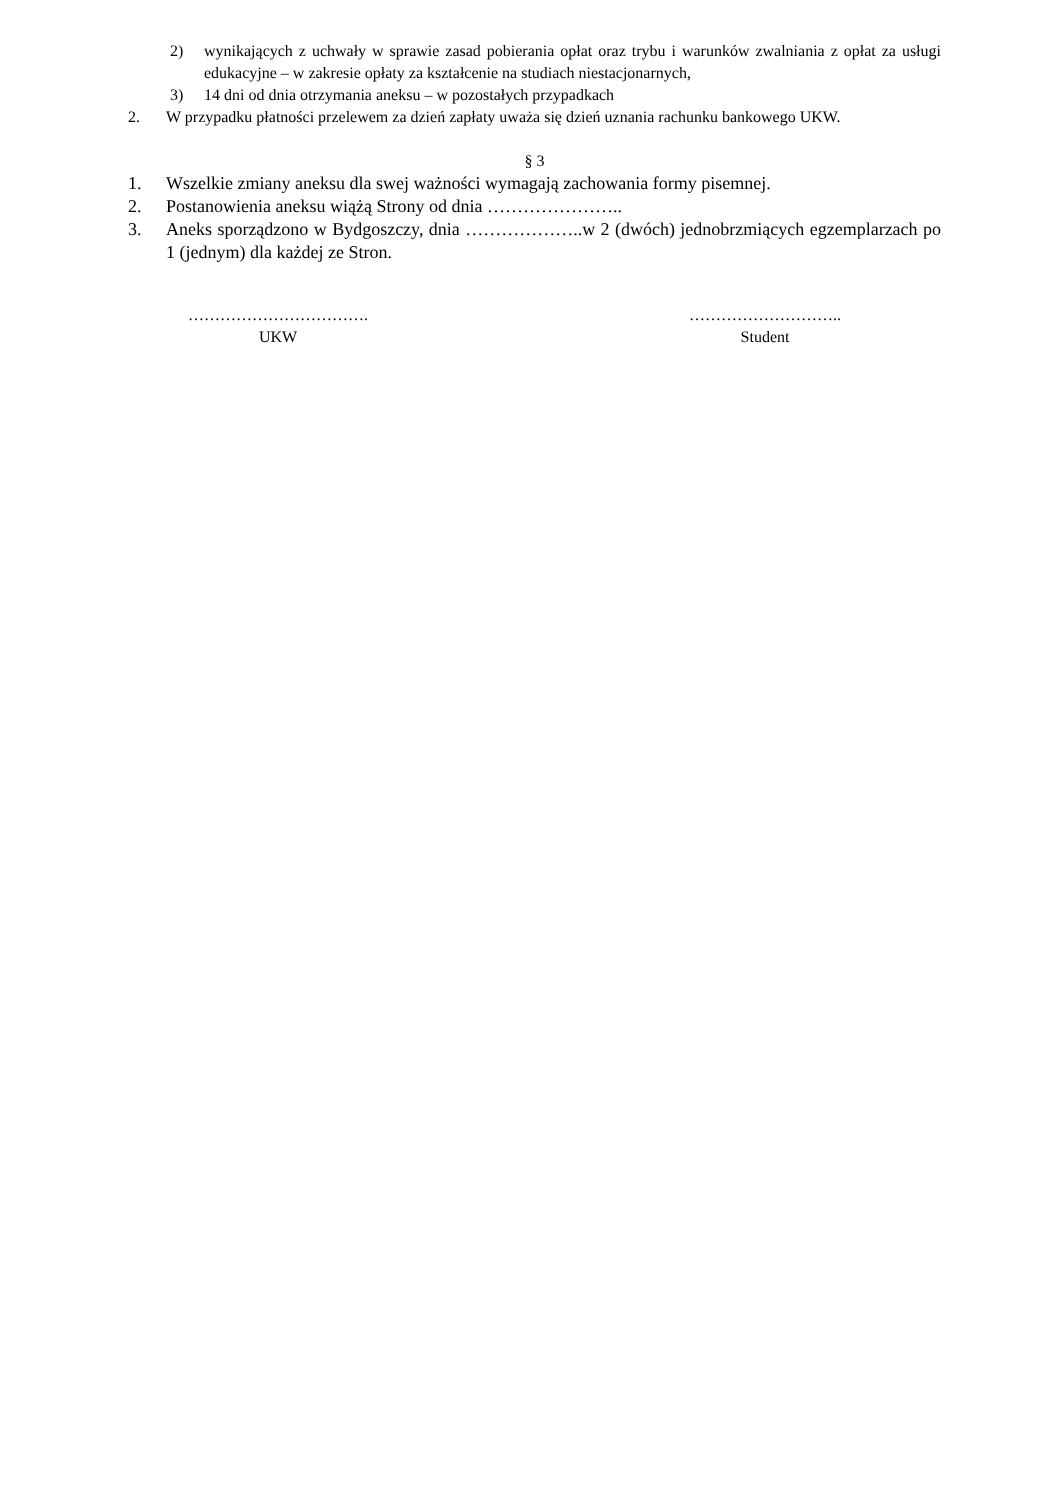2) wynikających z uchwały w sprawie zasad pobierania opłat oraz trybu i warunków zwalniania z opłat za usługi edukacyjne – w zakresie opłaty za kształcenie na studiach niestacjonarnych,
3) 14 dni od dnia otrzymania aneksu – w pozostałych przypadkach
2. W przypadku płatności przelewem za dzień zapłaty uważa się dzień uznania rachunku bankowego UKW.
§ 3
1. Wszelkie zmiany aneksu dla swej ważności wymagają zachowania formy pisemnej.
2. Postanowienia aneksu wiążą Strony od dnia …………………..
3. Aneks sporządzono w Bydgoszczy, dnia ………………..w 2 (dwóch) jednobrzmiących egzemplarzach po 1 (jednym) dla każdej ze Stron.
…………………………….
UKW
………………………..
Student